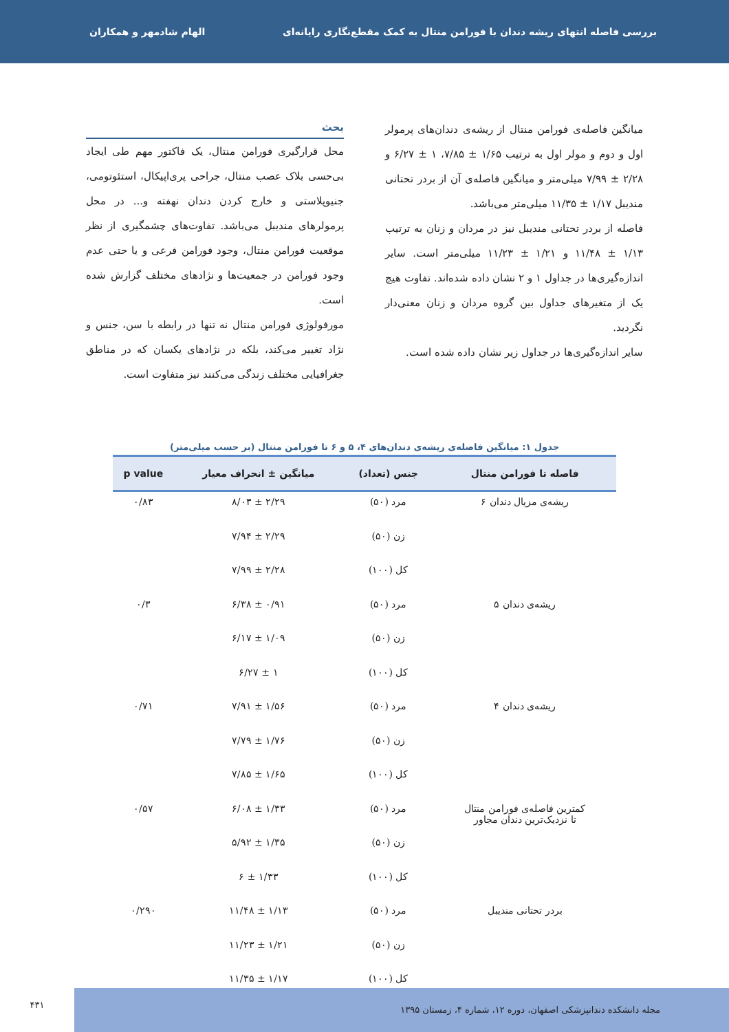بررسی فاصله انتهای ریشه دندان با فورامن منتال به کمک مقطع‌نگاری رایانه‌ای الهام شادمهر و همکاران
میانگین فاصله‌ی فورامن منتال از ریشه‌ی دندان‌های پرمولر اول و دوم و مولر اول به ترتیب ۱/۶۵ ± ۷/۸۵، ۱ ± ۶/۲۷ و ۲/۲۸ ± ۷/۹۹ میلی‌متر و میانگین فاصله‌ی آن از بردر تحتانی مندیبل ۱/۱۷ ± ۱۱/۳۵ میلی‌متر می‌باشد.
فاصله از بردر تحتانی مندیبل نیز در مردان و زنان به ترتیب ۱/۱۳ ± ۱۱/۴۸ و ۱/۲۱ ± ۱۱/۲۳ میلی‌متر است. سایر اندازه‌گیری‌ها در جداول ۱ و ۲ نشان داده شده‌اند. تفاوت هیچ یک از متغیرهای جداول بین گروه مردان و زنان معنی‌دار نگردید.
سایر اندازه‌گیری‌ها در جداول زیر نشان داده شده است.
بحث
محل قرارگیری فورامن منتال، یک فاکتور مهم طی ایجاد بی‌حسی بلاک عصب منتال، جراحی پری‌اپیکال، استئوتومی، جنیوپلاستی و خارج کردن دندان نهفته و... در محل پرمولرهای مندیبل می‌باشد. تفاوت‌های چشمگیری از نظر موقعیت فورامن منتال، وجود فورامن فرعی و یا حتی عدم وجود فورامن در جمعیت‌ها و نژادهای مختلف گزارش شده است.
مورفولوژی فورامن منتال نه تنها در رابطه با سن، جنس و نژاد تغییر می‌کند، بلکه در نژادهای یکسان که در مناطق جغرافیایی مختلف زندگی می‌کنند نیز متفاوت است.
جدول ۱: میانگین فاصله‌ی ریشه‌ی دندان‌های ۴، ۵ و ۶ تا فورامن منتال (بر حسب میلی‌متر)
| فاصله تا فورامن منتال | جنس (تعداد) | میانگین ± انحراف معیار | p value |
| --- | --- | --- | --- |
| ریشه‌ی مزیال دندان ۶ | مرد (۵۰) | ۲/۲۹ ± ۸/۰۳ | ۰/۸۳ |
| | زن (۵۰) | ۲/۲۹ ± ۷/۹۴ | |
| | کل (۱۰۰) | ۲/۲۸ ± ۷/۹۹ | |
| ریشه‌ی دندان ۵ | مرد (۵۰) | ۰/۹۱ ± ۶/۳۸ | ۰/۳ |
| | زن (۵۰) | ۱/۰۹ ± ۶/۱۷ | |
| | کل (۱۰۰) | ۱ ± ۶/۲۷ | |
| ریشه‌ی دندان ۴ | مرد (۵۰) | ۱/۵۶ ± ۷/۹۱ | ۰/۷۱ |
| | زن (۵۰) | ۱/۷۶ ± ۷/۷۹ | |
| | کل (۱۰۰) | ۱/۶۵ ± ۷/۸۵ | |
| کمترین فاصله‌ی فورامن منتال تا نزدیک‌ترین دندان مجاور | مرد (۵۰) | ۱/۳۳ ± ۶/۰۸ | ۰/۵۷ |
| | زن (۵۰) | ۱/۳۵ ± ۵/۹۲ | |
| | کل (۱۰۰) | ۱/۳۳ ± ۶ | |
| بردر تحتانی مندیبل | مرد (۵۰) | ۱/۱۳ ± ۱۱/۴۸ | ۰/۲۹۰ |
| | زن (۵۰) | ۱/۲۱ ± ۱۱/۲۳ | |
| | کل (۱۰۰) | ۱/۱۷ ± ۱۱/۳۵ | |
مجله دانشکده دندانپزشکی اصفهان، دوره ۱۲، شماره ۴، زمستان ۱۳۹۵
۴۳۱